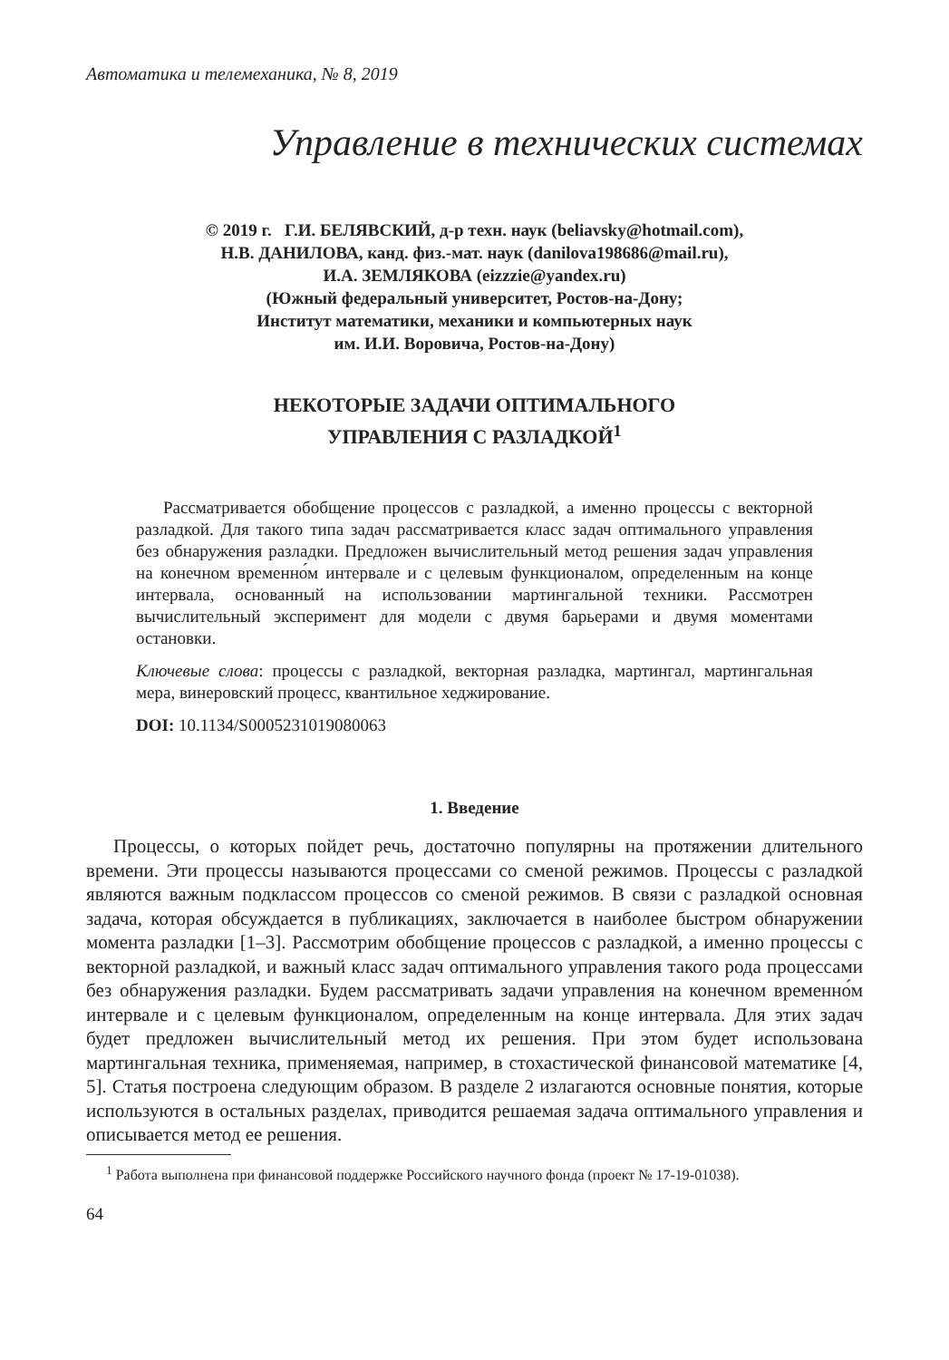Автоматика и телемеханика, № 8, 2019
Управление в технических системах
© 2019 г. Г.И. БЕЛЯВСКИЙ, д-р техн. наук (beliavsky@hotmail.com),
Н.В. ДАНИЛОВА, канд. физ.-мат. наук (danilova198686@mail.ru),
И.А. ЗЕМЛЯКОВА (eizzzie@yandex.ru)
(Южный федеральный университет, Ростов-на-Дону;
Институт математики, механики и компьютерных наук
им. И.И. Воровича, Ростов-на-Дону)
НЕКОТОРЫЕ ЗАДАЧИ ОПТИМАЛЬНОГО
УПРАВЛЕНИЯ С РАЗЛАДКОЙ<sup>1</sup>
Рассматривается обобщение процессов с разладкой, а именно процессы с векторной разладкой. Для такого типа задач рассматривается класс задач оптимального управления без обнаружения разладки. Предложен вычислительный метод решения задач управления на конечном временно́м интервале и с целевым функционалом, определенным на конце интервала, основанный на использовании мартингальной техники. Рассмотрен вычислительный эксперимент для модели с двумя барьерами и двумя моментами остановки.
Ключевые слова: процессы с разладкой, векторная разладка, мартингал, мартингальная мера, винеровский процесс, квантильное хеджирование.
DOI: 10.1134/S0005231019080063
1. Введение
Процессы, о которых пойдет речь, достаточно популярны на протяжении длительного времени. Эти процессы называются процессами со сменой режимов. Процессы с разладкой являются важным подклассом процессов со сменой режимов. В связи с разладкой основная задача, которая обсуждается в публикациях, заключается в наиболее быстром обнаружении момента разладки [1–3]. Рассмотрим обобщение процессов с разладкой, а именно процессы с векторной разладкой, и важный класс задач оптимального управления такого рода процессами без обнаружения разладки. Будем рассматривать задачи управления на конечном временно́м интервале и с целевым функционалом, определенным на конце интервала. Для этих задач будет предложен вычислительный метод их решения. При этом будет использована мартингальная техника, применяемая, например, в стохастической финансовой математике [4, 5]. Статья построена следующим образом. В разделе 2 излагаются основные понятия, которые используются в остальных разделах, приводится решаемая задача оптимального управления и описывается метод ее решения.
<sup>1</sup> Работа выполнена при финансовой поддержке Российского научного фонда (проект № 17-19-01038).
64